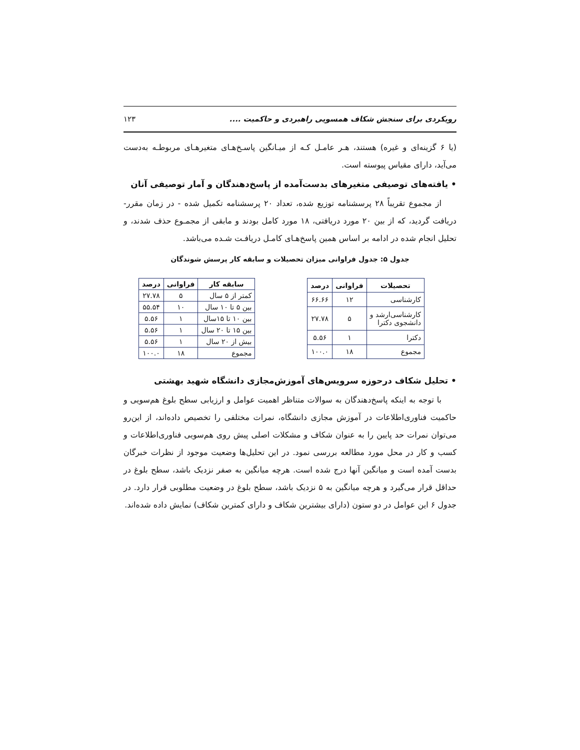رویکردی برای سنجش شکاف همسویی راهبردی و حاکمیت .... ۱۲۳
(یا ۶ گزینه‌ای و غیره) هستند، هـر عامـل کـه از میـانگین پاسـخ‌هـای متغیرهـای مربوطـه به‌دست می‌آید، دارای مقیاس پیوسته است.
• یافته‌های توصیفی متغیرهای بدست‌آمده از پاسخ‌دهندگان و آمار توصیفی آنان
از مجموع تقریباً ۲۸ پرسشنامه توزیع شده، تعداد ۲۰ پرسشنامه تکمیل شده - در زمان مقرر- دریافت گردید، که از بین ۲۰ مورد دریافتی، ۱۸ مورد کامل بودند و مابقی از مجمـوع حذف شدند، و تحلیل انجام شده در ادامه بر اساس همین پاسخ‌هـای کامـل دریافـت شـده می‌باشد.
جدول ۵: جدول فراوانی میزان تحصیلات و سابقه کار پرسش شوندگان
| تحصیلات | فراوانی | درصد |
| --- | --- | --- |
| کارشناسی | ۱۲ | ۶۶.۶۶ |
| کارشناسی‌ارشد و دانشجوی دکترا | ۵ | ۲۷.۷۸ |
| دکترا | ۱ | ۵.۵۶ |
| مجموع | ۱۸ | ۱۰۰.۰ |
| سابقه کار | فراوانی | درصد |
| --- | --- | --- |
| کمتر از ۵ سال | ۵ | ۲۷.۷۸ |
| بین ۵ تا ۱۰ سال | ۱۰ | ۵۵.۵۴ |
| بین ۱۰ تا ۱۵سال | ۱ | ۵.۵۶ |
| بین ۱۵ تا ۲۰ سال | ۱ | ۵.۵۶ |
| بیش از ۲۰ سال | ۱ | ۵.۵۶ |
| مجموع | ۱۸ | ۱۰۰.۰ |
• تحلیل شکاف درحوزه سرویس‌های آموزش‌مجازی دانشگاه شهید بهشتی
با توجه به اینکه پاسخ‌دهندگان به سوالات متناظر اهمیت عوامل و ارزیابی سطح بلوغ هم‌سویی و حاکمیت فناوری‌اطلاعات در آموزش مجازی دانشگاه، نمرات مختلفی را تخصیص داده‌اند، از این‌رو می‌توان نمرات حد پایین را به عنوان شکاف و مشکلات اصلی پیش روی هم‌سویی فناوری‌اطلاعات و کسب و کار در محل مورد مطالعه بررسی نمود. در این تحلیل‌ها وضعیت موجود از نظرات خبرگان بدست آمده است و میانگین آنها درج شده است. هرچه میانگین به صفر نزدیک باشد، سطح بلوغ در حداقل قرار می‌گیرد و هرچه میانگین به ۵ نزدیک باشد، سطح بلوغ در وضعیت مطلوبی قرار دارد. در جدول ۶ این عوامل در دو ستون (دارای بیشترین شکاف و دارای کمترین شکاف) نمایش داده شده‌اند.